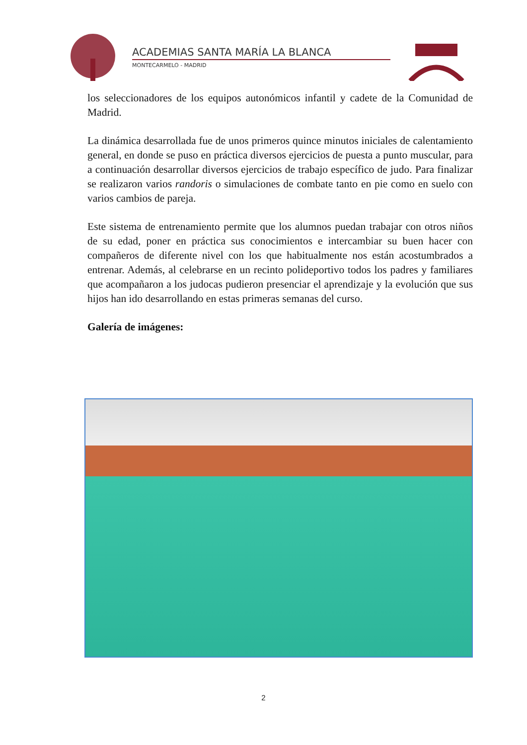ACADEMIAS SANTA MARÍA LA BLANCA
MONTECARMELO - MADRID
los seleccionadores de los equipos autonómicos infantil y cadete de la Comunidad de Madrid.
La dinámica desarrollada fue de unos primeros quince minutos iniciales de calentamiento general, en donde se puso en práctica diversos ejercicios de puesta a punto muscular, para a continuación desarrollar diversos ejercicios de trabajo específico de judo. Para finalizar se realizaron varios randoris o simulaciones de combate tanto en pie como en suelo con varios cambios de pareja.
Este sistema de entrenamiento permite que los alumnos puedan trabajar con otros niños de su edad, poner en práctica sus conocimientos e intercambiar su buen hacer con compañeros de diferente nivel con los que habitualmente nos están acostumbrados a entrenar. Además, al celebrarse en un recinto polideportivo todos los padres y familiares que acompañaron a los judocas pudieron presenciar el aprendizaje y la evolución que sus hijos han ido desarrollando en estas primeras semanas del curso.
Galería de imágenes:
2